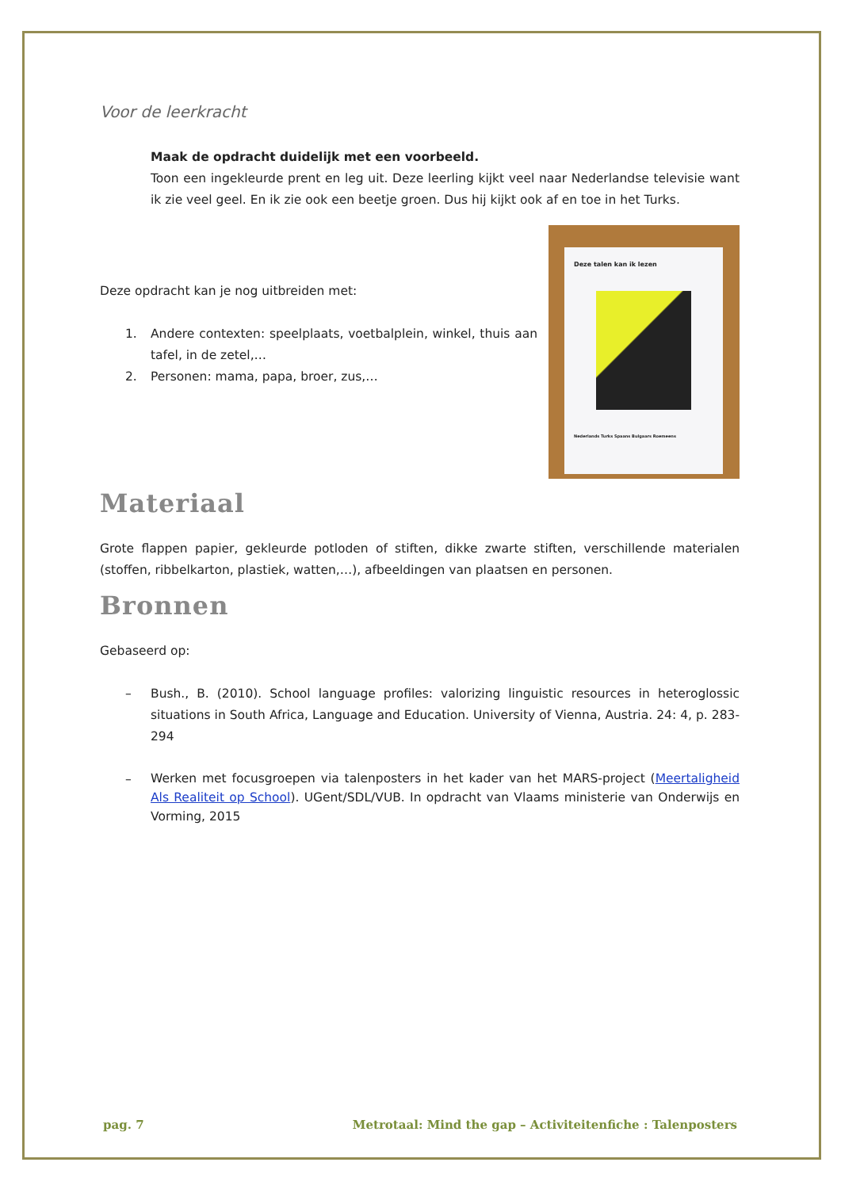Voor de leerkracht
Maak de opdracht duidelijk met een voorbeeld.
Toon een ingekleurde prent en leg uit. Deze leerling kijkt veel naar Nederlandse televisie want ik zie veel geel. En ik zie ook een beetje groen. Dus hij kijkt ook af en toe in het Turks.
Deze opdracht kan je nog uitbreiden met:
1. Andere contexten: speelplaats, voetbalplein, winkel, thuis aan tafel, in de zetel,…
2. Personen: mama, papa, broer, zus,…
Deze talen kan ik lezen
Nederlands Turks Spaans Bulgaars Roemeens
Materiaal
Grote flappen papier, gekleurde potloden of stiften, dikke zwarte stiften, verschillende materialen (stoffen, ribbelkarton, plastiek, watten,…), afbeeldingen van plaatsen en personen.
Bronnen
Gebaseerd op:
– Bush., B. (2010). School language profiles: valorizing linguistic resources in heteroglossic situations in South Africa, Language and Education. University of Vienna, Austria. 24: 4, p. 283-294
– Werken met focusgroepen via talenposters in het kader van het MARS-project (Meertaligheid Als Realiteit op School). UGent/SDL/VUB. In opdracht van Vlaams ministerie van Onderwijs en Vorming, 2015
pag. 7 Metrotaal: Mind the gap – Activiteitenfiche : Talenposters